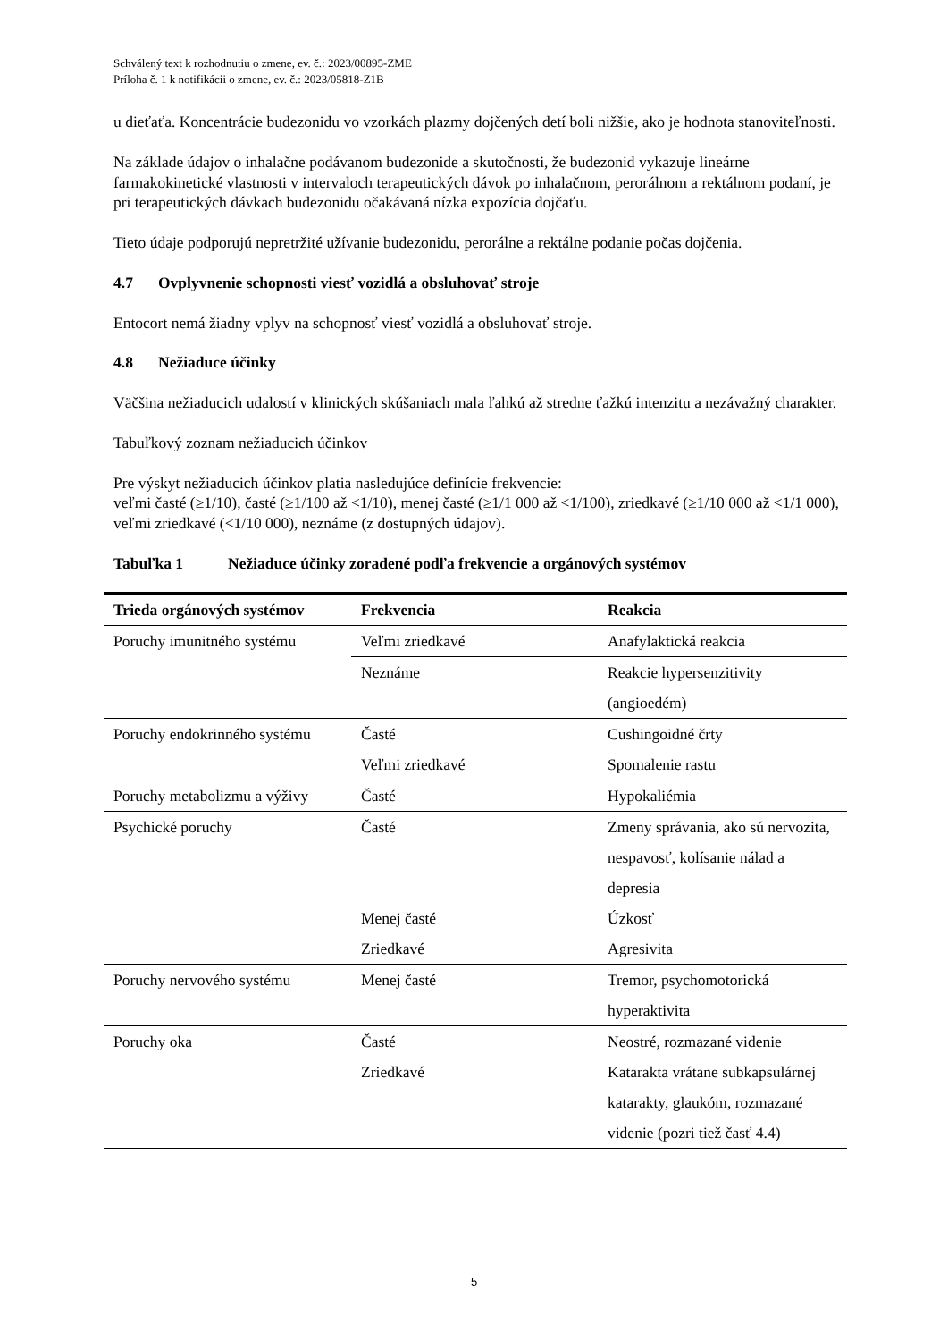Schválený text k rozhodnutiu o zmene, ev. č.: 2023/00895-ZME
Príloha č. 1 k notifikácii o zmene, ev. č.: 2023/05818-Z1B
u dieťaťa. Koncentrácie budezonidu vo vzorkách plazmy dojčených detí boli nižšie, ako je hodnota stanoviteľnosti.
Na základe údajov o inhalačne podávanom budezonide a skutočnosti, že budezonid vykazuje lineárne farmakokinetické vlastnosti v intervaloch terapeutických dávok po inhalačnom, perorálnom a rektálnom podaní, je pri terapeutických dávkach budezonidu očakávaná nízka expozícia dojčaťu.
Tieto údaje podporujú nepretržité užívanie budezonidu, perorálne a rektálne podanie počas dojčenia.
4.7 Ovplyvnenie schopnosti viesť vozidlá a obsluhovať stroje
Entocort nemá žiadny vplyv na schopnosť viesť vozidlá a obsluhovať stroje.
4.8 Nežiaduce účinky
Väčšina nežiaducich udalostí v klinických skúšaniach mala ľahkú až stredne ťažkú intenzitu a nezávažný charakter.
Tabuľkový zoznam nežiaducich účinkov
Pre výskyt nežiaducich účinkov platia nasledujúce definície frekvencie:
veľmi časté (≥1/10), časté (≥1/100 až <1/10), menej časté (≥1/1 000 až <1/100), zriedkavé (≥1/10 000 až <1/1 000), veľmi zriedkavé (<1/10 000), neznáme (z dostupných údajov).
Tabuľka 1 Nežiaduce účinky zoradené podľa frekvencie a orgánových systémov
| Trieda orgánových systémov | Frekvencia | Reakcia |
| --- | --- | --- |
| Poruchy imunitného systému | Veľmi zriedkavé | Anafylaktická reakcia |
| | Neznáme | Reakcie hypersenzitivity (angioedém) |
| Poruchy endokrinného systému | Časté Veľmi zriedkavé | Cushingoidné črty Spomalenie rastu |
| Poruchy metabolizmu a výživy | Časté | Hypokaliémia |
| Psychické poruchy | Časté Menej časté Zriedkavé | Zmeny správania, ako sú nervozita, nespavosť, kolísanie nálad a depresia Úzkosť Agresivita |
| Poruchy nervového systému | Menej časté | Tremor, psychomotorická hyperaktivita |
| Poruchy oka | Časté Zriedkavé | Neostré, rozmazané videnie Katarakta vrátane subkapsulárnej katarakty, glaukóm, rozmazané videnie (pozri tiež časť 4.4) |
5